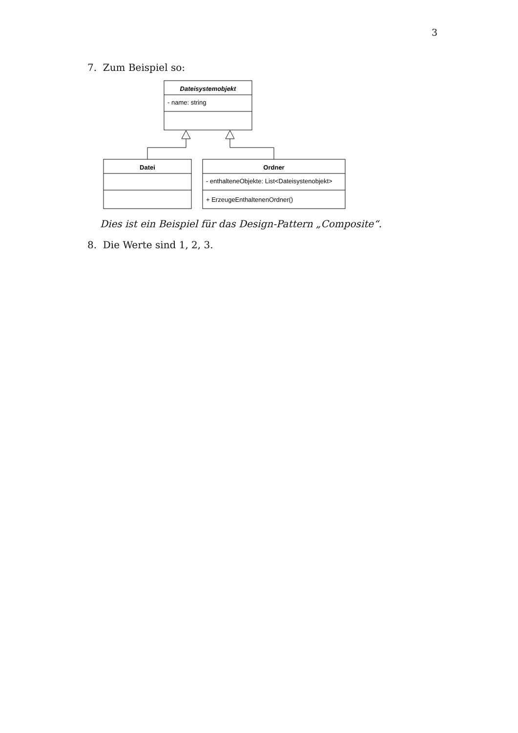3
7. Zum Beispiel so:
Dateisystemobjekt
- name: string
Datei
Ordner
- enthalteneObjekte: List<Dateisystenobjekt>
+ ErzeugeEnthaltenenOrdner()
Dies ist ein Beispiel für das Design-Pattern „Composite“.
8. Die Werte sind 1, 2, 3.